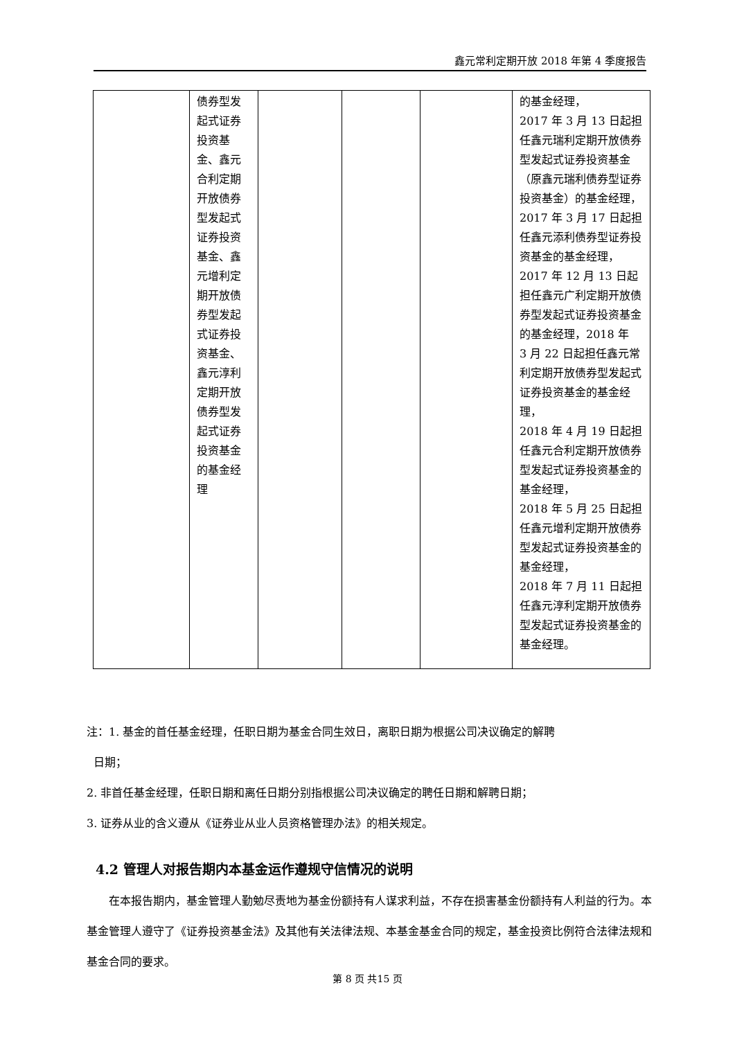鑫元常利定期开放 2018 年第 4 季度报告
| | 债券型发起式证券投资基金、鑫元合利定期开放债券型发起式证券投资基金、鑫元增利定期开放债券型发起式证券投资基金、鑫元淳利定期开放债券型发起式证券投资基金的基金经理 | | | | 的基金经理， 2017 年 3 月 13 日起担任鑫元瑞利定期开放债券型发起式证券投资基金（原鑫元瑞利债券型证券投资基金）的基金经理， 2017 年 3 月 17 日起担任鑫元添利债券型证券投资基金的基金经理，2017 年 12 月 13 日起担任鑫元广利定期开放债券型发起式证券投资基金的基金经理，2018 年 3 月 22 日起担任鑫元常利定期开放债券型发起式证券投资基金的基金经理， 2018 年 4 月 19 日起担任鑫元合利定期开放债券型发起式证券投资基金的基金经理， 2018 年 5 月 25 日起担任鑫元增利定期开放债券型发起式证券投资基金的基金经理， 2018 年 7 月 11 日起担任鑫元淳利定期开放债券型发起式证券投资基金的基金经理。 |
注：1. 基金的首任基金经理，任职日期为基金合同生效日，离职日期为根据公司决议确定的解聘
日期；
2. 非首任基金经理，任职日期和离任日期分别指根据公司决议确定的聘任日期和解聘日期；
3. 证券从业的含义遵从《证券业从业人员资格管理办法》的相关规定。
4.2 管理人对报告期内本基金运作遵规守信情况的说明
在本报告期内，基金管理人勤勉尽责地为基金份额持有人谋求利益，不存在损害基金份额持有人利益的行为。本基金管理人遵守了《证券投资基金法》及其他有关法律法规、本基金基金合同的规定，基金投资比例符合法律法规和基金合同的要求。
第 8 页 共15 页